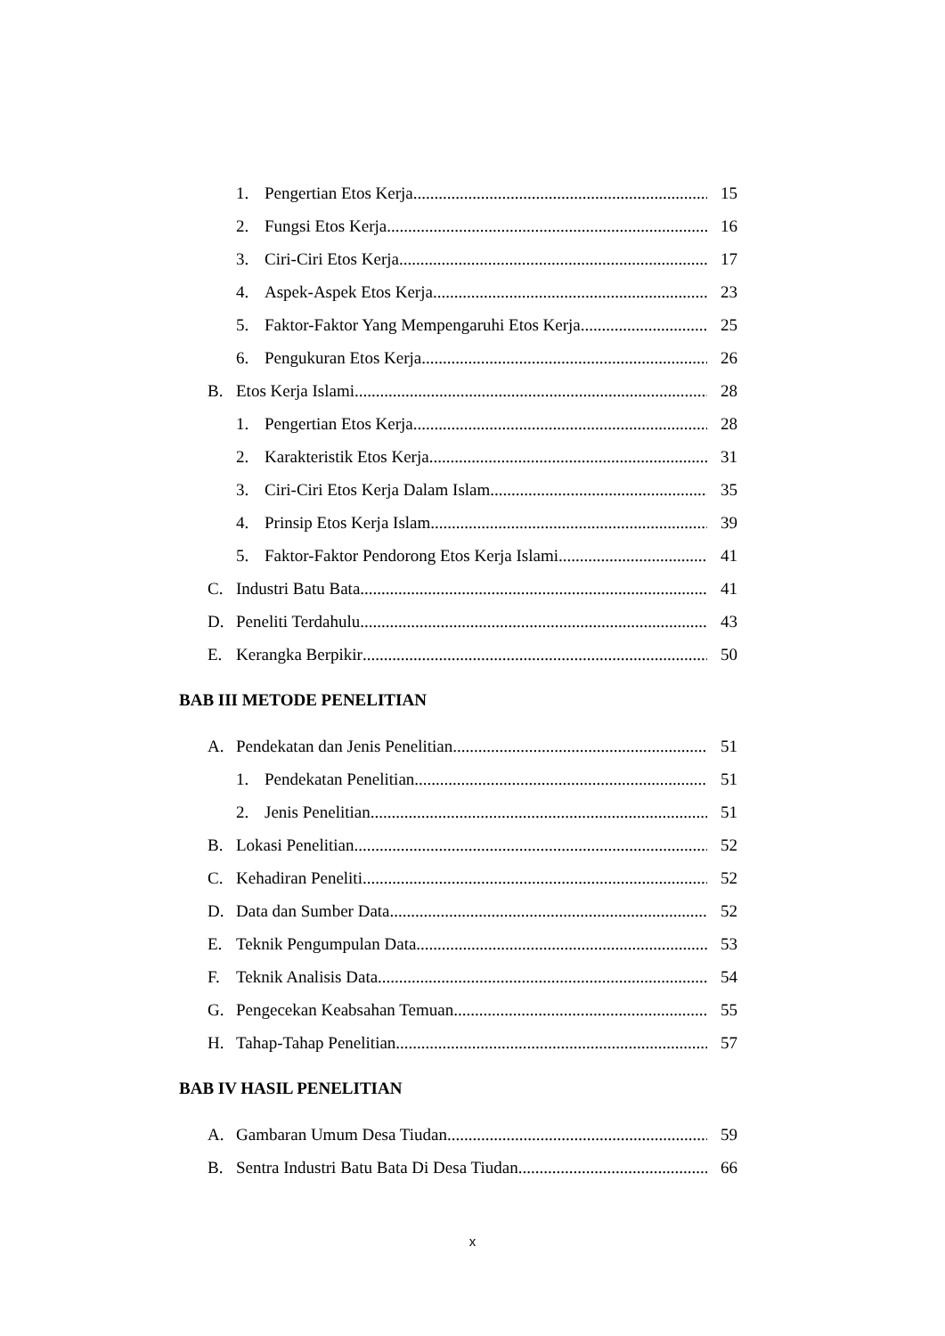1. Pengertian Etos Kerja 15
2. Fungsi Etos Kerja 16
3. Ciri-Ciri Etos Kerja 17
4. Aspek-Aspek Etos Kerja 23
5. Faktor-Faktor Yang Mempengaruhi Etos Kerja 25
6. Pengukuran Etos Kerja 26
B. Etos Kerja Islami 28
1. Pengertian Etos Kerja 28
2. Karakteristik Etos Kerja 31
3. Ciri-Ciri Etos Kerja Dalam Islam 35
4. Prinsip Etos Kerja Islam 39
5. Faktor-Faktor Pendorong Etos Kerja Islami 41
C. Industri Batu Bata 41
D. Peneliti Terdahulu 43
E. Kerangka Berpikir 50
BAB III METODE PENELITIAN
A. Pendekatan dan Jenis Penelitian 51
1. Pendekatan Penelitian 51
2. Jenis Penelitian 51
B. Lokasi Penelitian 52
C. Kehadiran Peneliti 52
D. Data dan Sumber Data 52
E. Teknik Pengumpulan Data 53
F. Teknik Analisis Data 54
G. Pengecekan Keabsahan Temuan 55
H. Tahap-Tahap Penelitian 57
BAB IV HASIL PENELITIAN
A. Gambaran Umum Desa Tiudan 59
B. Sentra Industri Batu Bata Di Desa Tiudan 66
x